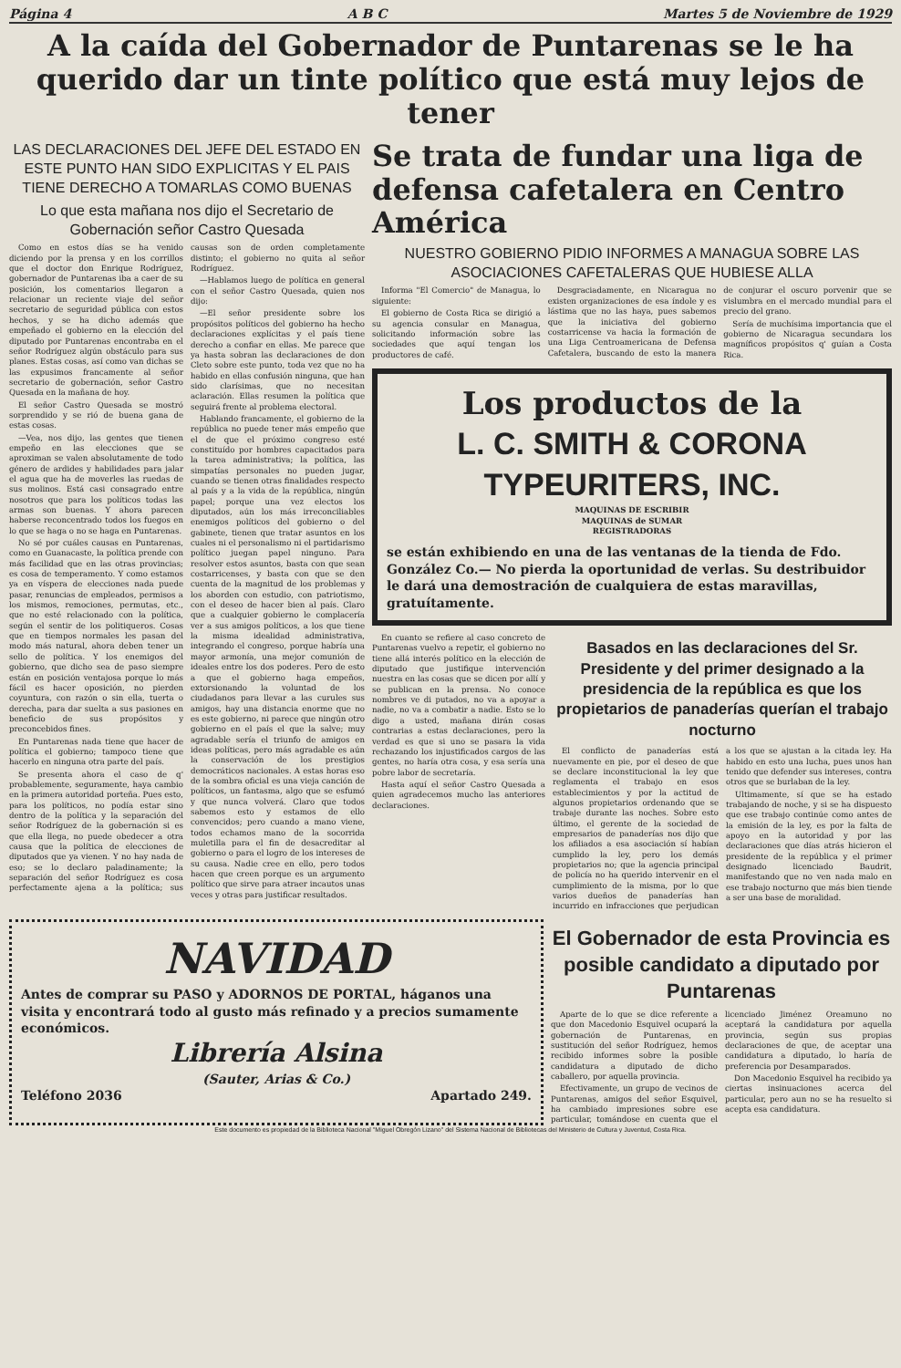Página 4 A B C Martes 5 de Noviembre de 1929
A la caída del Gobernador de Puntarenas se le ha querido dar un tinte político que está muy lejos de tener
LAS DECLARACIONES DEL JEFE DEL ESTADO EN ESTE PUNTO HAN SIDO EXPLICITAS Y EL PAIS TIENE DERECHO A TOMARLAS COMO BUENAS
Lo que esta mañana nos dijo el Secretario de Gobernación señor Castro Quesada
Como en estos días se ha venido diciendo por la prensa y en los corrillos que el doctor don Enrique Rodríguez, gobernador de Puntarenas iba a caer de su posición, los comentarios llegaron a relacionar un reciente viaje del señor secretario de seguridad pública con estos hechos, y se ha dicho además que empeñado el gobierno en la elección del diputado por Puntarenas encontraba en el señor Rodríguez algún obstáculo para sus planes. Estas cosas, así como van dichas se las expusimos francamente al señor secretario de gobernación, señor Castro Quesada en la mañana de hoy.
El señor Castro Quesada se mostró sorprendido y se rió de buena gana de estas cosas.
—Vea, nos dijo, las gentes que tienen empeño en las elecciones que se aproximan se valen absolutamente de todo género de ardides y habilidades para jalar el agua que ha de moverles las ruedas de sus molinos. Está casi consagrado entre nosotros que para los políticos todas las armas son buenas. Y ahora parecen haberse reconcentrado todos los fuegos en lo que se haga o no se haga en Puntarenas.
No sé por cuáles causas en Puntarenas, como en Guanacaste, la política prende con más facilidad que en las otras provincias; es cosa de temperamento. Y como estamos ya en víspera de elecciones nada puede pasar, renuncias de empleados, permisos a los mismos, remociones, permutas, etc., que no esté relacionado con la política, según el sentir de los politiqueros. Cosas que en tiempos normales les pasan del modo más natural, ahora deben tener un sello de política. Y los enemigos del gobierno, que dicho sea de paso siempre están en posición ventajosa porque lo más fácil es hacer oposición, no pierden coyuntura, con razón o sin ella, tuerta o derecha, para dar suelta a sus pasiones en beneficio de sus propósitos y preconcebidos fines.
En Puntarenas nada tiene que hacer de política el gobierno; tampoco tiene que hacerlo en ninguna otra parte del país.
Se presenta ahora el caso de q' probablemente, seguramente, haya cambio en la primera autoridad porteña. Pues esto, para los políticos, no podía estar sino dentro de la política y la separación del señor Rodríguez de la gobernación si es que ella llega, no puede obedecer a otra causa que la política de elecciones de diputados que ya vienen. Y no hay nada de eso; se lo declaro paladinamente; la separación del señor Rodríguez es cosa perfectamente ajena a la política; sus causas son de orden completamente distinto; el gobierno no quita al señor Rodríguez.
—Hablamos luego de política en general con el señor Castro Quesada, quien nos dijo:
—El señor presidente sobre los propósitos políticos del gobierno ha hecho declaraciones explícitas y el país tiene derecho a confiar en ellas. Me parece que ya hasta sobran las declaraciones de don Cleto sobre este punto, toda vez que no ha habido en ellas confusión ninguna, que han sido clarísimas, que no necesitan aclaración. Ellas resumen la política que seguirá frente al problema electoral.
Hablando francamente, el gobierno de la república no puede tener más empeño que el de que el próximo congreso esté constituído por hombres capacitados para la tarea administrativa; la política, las simpatías personales no pueden jugar, cuando se tienen otras finalidades respecto al país y a la vida de la república, ningún papel; porque una vez electos los diputados, aún los más irreconciliables enemigos políticos del gobierno o del gabinete, tienen que tratar asuntos en los cuales ni el personalismo ni el partidarismo político juegan papel ninguno. Para resolver estos asuntos, basta con que sean costarricenses, y basta con que se den cuenta de la magnitud de los problemas y los aborden con estudio, con patriotismo, con el deseo de hacer bien al país. Claro que a cualquier gobierno le complacería ver a sus amigos políticos, a los que tiene la misma idealidad administrativa, integrando el congreso, porque habría una mayor armonía, una mejor comunión de ideales entre los dos poderes. Pero de esto a que el gobierno haga empeños, extorsionando la voluntad de los ciudadanos para llevar a las curules sus amigos, hay una distancia enorme que no es este gobierno, ni parece que ningún otro gobierno en el país el que la salve; muy agradable sería el triunfo de amigos en ideas políticas, pero más agradable es aún la conservación de los prestigios democráticos nacionales. A estas horas eso de la sombra oficial es una vieja canción de políticos, un fantasma, algo que se esfumó y que nunca volverá. Claro que todos sabemos esto y estamos de ello convencidos; pero cuando a mano viene, todos echamos mano de la socorrida muletilla para el fin de desacreditar al gobierno o para el logro de los intereses de su causa. Nadie cree en ello, pero todos hacen que creen porque es un argumento político que sirve para atraer incautos unas veces y otras para justificar resultados.
Se trata de fundar una liga de defensa cafetalera en Centro América
NUESTRO GOBIERNO PIDIO INFORMES A MANAGUA SOBRE LAS ASOCIACIONES CAFETALERAS QUE HUBIESE ALLA
Informa "El Comercio" de Managua, lo siguiente:
El gobierno de Costa Rica se dirigió a su agencia consular en Managua, solicitando información sobre las sociedades que aquí tengan los productores de café.
Desgraciadamente, en Nicaragua no existen organizaciones de esa índole y es lástima que no las haya, pues sabemos que la iniciativa del gobierno costarricense va hacia la formación de una Liga Centroamericana de Defensa Cafetalera, buscando de esto la manera de conjurar el oscuro porvenir que se vislumbra en el mercado mundial para el precio del grano.
Sería de muchísima importancia que el gobierno de Nicaragua secundara los magníficos propósitos q' guían a Costa Rica.
Los productos de la
L. C. SMITH & CORONA TYPEURITERS, INC.
MAQUINAS DE ESCRIBIR
MAQUINAS de SUMAR
REGISTRADORAS
se están exhibiendo en una de las ventanas de la tienda de Fdo. González Co.— No pierda la oportunidad de verlas. Su destribuidor le dará una demostración de cualquiera de estas maravillas, gratuítamente.
En cuanto se refiere al caso concreto de Puntarenas vuelvo a repetir, el gobierno no tiene allá interés político en la elección de diputado que justifique intervención nuestra en las cosas que se dicen por allí y se publican en la prensa. No conoce nombres ve di putados, no va a apoyar a nadie, no va a combatir a nadie. Esto se lo digo a usted, mañana dirán cosas contrarias a estas declaraciones, pero la verdad es que si uno se pasara la vida rechazando los injustificados cargos de las gentes, no haría otra cosa, y esa sería una pobre labor de secretaría.
Hasta aquí el señor Castro Quesada a quien agradecemos mucho las anteriores declaraciones.
Basados en las declaraciones del Sr. Presidente y del primer designado a la presidencia de la república es que los propietarios de panaderías querían el trabajo nocturno
El conflicto de panaderías está nuevamente en pie, por el deseo de que se declare inconstitucional la ley que reglamenta el trabajo en esos establecimientos y por la actitud de algunos propietarios ordenando que se trabaje durante las noches. Sobre esto último, el gerente de la sociedad de empresarios de panaderías nos dijo que los afiliados a esa asociación sí habían cumplido la ley, pero los demás propietarios no; que la agencia principal de policía no ha querido intervenir en el cumplimiento de la misma, por lo que varios dueños de panaderías han incurrido en infracciones que perjudican a los que se ajustan a la citada ley. Ha habido en esto una lucha, pues unos han tenido que defender sus intereses, contra otros que se burlaban de la ley.
Ultimamente, sí que se ha estado trabajando de noche, y si se ha dispuesto que ese trabajo continúe como antes de la emisión de la ley, es por la falta de apoyo en la autoridad y por las declaraciones que días atrás hicieron el presidente de la república y el primer designado licenciado Baudrit, manifestando que no ven nada malo en ese trabajo nocturno que más bien tiende a ser una base de moralidad.
NAVIDAD
Antes de comprar su PASO y ADORNOS DE PORTAL, háganos una visita y encontrará todo al gusto más refinado y a precios sumamente económicos.
Librería Alsina
(Sauter, Arias & Co.)
Teléfono 2036 Apartado 249.
El Gobernador de esta Provincia es posible candidato a diputado por Puntarenas
Aparte de lo que se dice referente a que don Macedonio Esquivel ocupará la gobernación de Puntarenas, en sustitución del señor Rodríguez, hemos recibido informes sobre la posible candidatura a diputado de dicho caballero, por aquella provincia.
Efectivamente, un grupo de vecinos de Puntarenas, amigos del señor Esquivel, ha cambiado impresiones sobre ese particular, tomándose en cuenta que el licenciado Jiménez Oreamuno no aceptará la candidatura por aquella provincia, según sus propias declaraciones de que, de aceptar una candidatura a diputado, lo haría de preferencia por Desamparados.
Don Macedonio Esquivel ha recibido ya ciertas insinuaciones acerca del particular, pero aun no se ha resuelto si acepta esa candidatura.
Este documento es propiedad de la Biblioteca Nacional "Miguel Obregón Lizano" del Sistema Nacional de Bibliotecas del Ministerio de Cultura y Juventud, Costa Rica.